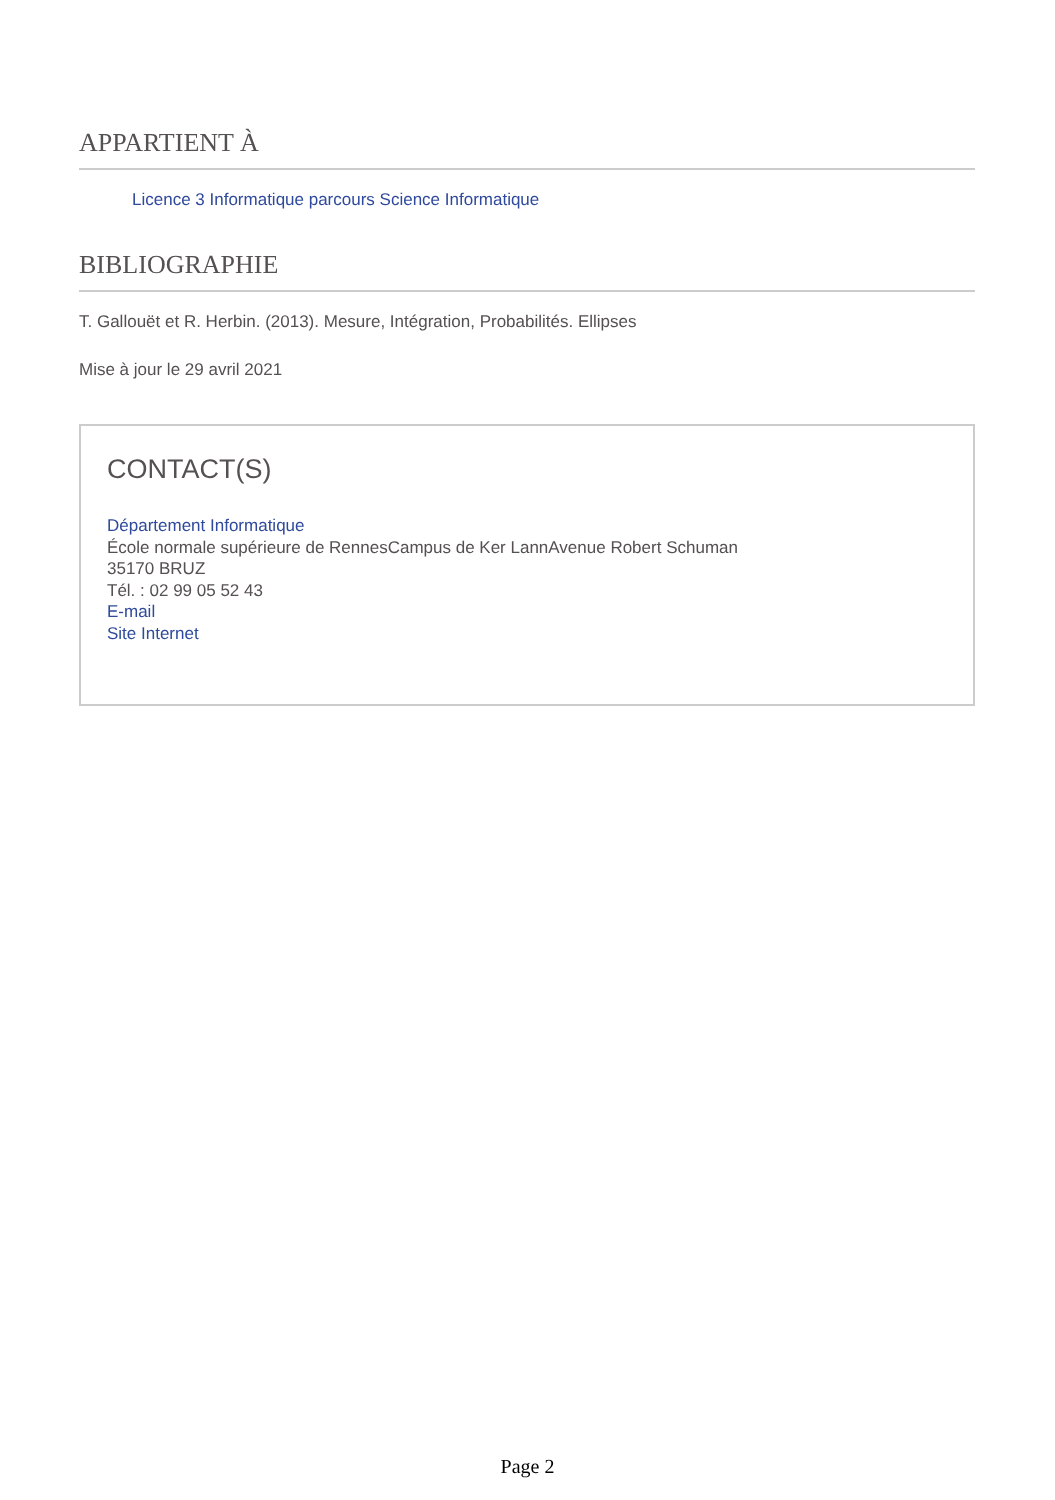APPARTIENT À
Licence 3 Informatique parcours Science Informatique
BIBLIOGRAPHIE
T. Gallouët et R. Herbin. (2013). Mesure, Intégration, Probabilités. Ellipses
Mise à jour le 29 avril 2021
CONTACT(S)
Département Informatique
École normale supérieure de RennesCampus de Ker LannAvenue Robert Schuman
35170 BRUZ
Tél. : 02 99 05 52 43
E-mail
Site Internet
Page 2